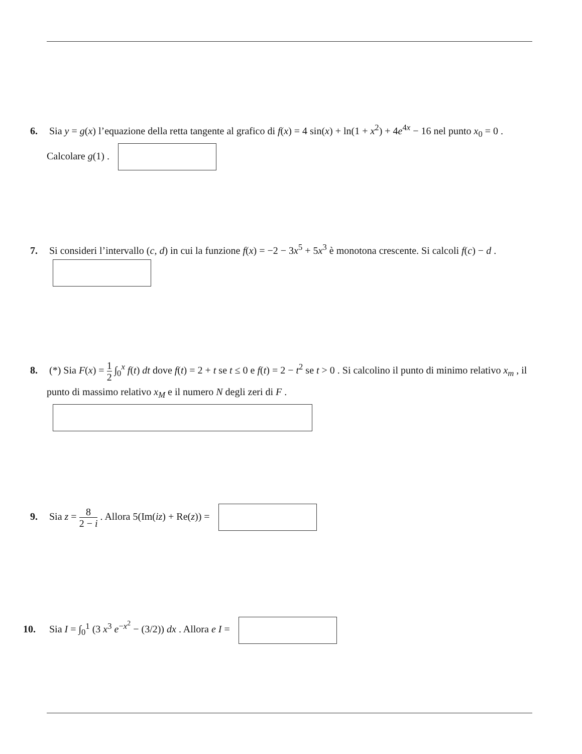6. Sia y = g(x) l’equazione della retta tangente al grafico di f(x) = 4 sin(x) + ln(1 + x<sup>2</sup>) + 4e<sup>4x</sup> − 16 nel punto x<sub>0</sub> = 0 . Calcolare g(1) .
7. Si consideri l’intervallo (c, d) in cui la funzione f(x) = −2 − 3x<sup>5</sup> + 5x<sup>3</sup> è monotona crescente. Si calcoli f(c) − d .
8. (*) Sia F(x) = 1 2 ∫<sub>0</sub><sup>x</sup> f(t) dt dove f(t) = 2 + t se t ≤ 0 e f(t) = 2 − t<sup>2</sup> se t > 0 . Si calcolino il punto di minimo relativo x<sub>m</sub> , il punto di massimo relativo x<sub>M</sub> e il numero N degli zeri di F .
9. Sia z = 8 2 − i . Allora 5(Im(iz) + Re(z)) =
10. Sia I = ∫<sub>0</sub><sup>1</sup> (3 x<sup>3</sup> e<sup>−x<sup>2</sup></sup> − (3/2)) dx . Allora e I =